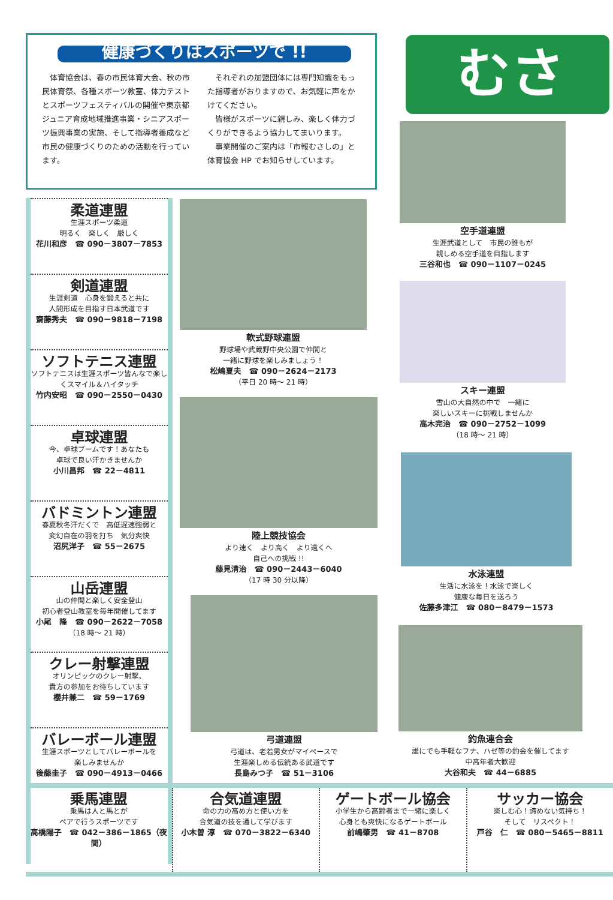健康づくりはスポーツで !!
　体育協会は、春の市民体育大会、秋の市民体育祭、各種スポーツ教室、体力テストとスポーツフェスティバルの開催や東京都ジュニア育成地域推進事業・シニアスポーツ振興事業の実施、そして指導者養成など市民の健康づくりのための活動を行っています。
　それぞれの加盟団体には専門知識をもった指導者がおりますので、お気軽に声をかけてください。
　皆様がスポーツに親しみ、楽しく体力づくりができるよう協力してまいります。
　事業開催のご案内は「市報むさしの」と体育協会 HP でお知らせしています。
むさし
柔道連盟
生涯スポーツ柔道
明るく　楽しく　厳しく
花川和彦　☎ 090－3807－7853
剣道連盟
生涯剣道　心身を鍛えると共に
人間形成を目指す日本武道です
齋藤秀夫　☎ 090－9818－7198
ソフトテニス連盟
ソフトテニスは生涯スポーツ皆んなで楽しくスマイル＆ハイタッチ
竹内安昭　☎ 090－2550－0430
卓球連盟
今、卓球ブームです！あなたも
卓球で良い汗かきませんか
小川昌邦　☎ 22－4811
バドミントン連盟
春夏秋冬汗だくで　高低遅速強弱と
変幻自在の羽を打ち　気分爽快
沼尻洋子　☎ 55－2675
山岳連盟
山の仲間と楽しく安全登山
初心者登山教室を毎年開催してます
小尾　隆　☎ 090－2622－7058
（18 時～ 21 時）
クレー射撃連盟
オリンピックのクレー射撃、
貴方の参加をお待ちしています
櫻井兼二　☎ 59－1769
バレーボール連盟
生涯スポーツとしてバレーボールを
楽しみませんか
後藤圭子　☎ 090－4913－0466
軟式野球連盟
野球場や武蔵野中央公園で仲間と
一緒に野球を楽しみましょう！
松嶋夏夫　☎ 090－2624－2173
（平日 20 時～ 21 時）
陸上競技協会
より速く　より高く　より遠くへ
自己への挑戦 !!
藤見清治　☎ 090－2443－6040
（17 時 30 分以降）
弓道連盟
弓道は、老若男女がマイペースで
生涯楽しめる伝統ある武道です
長島みつ子　☎ 51－3106
空手道連盟
生涯武道として　市民の誰もが
親しめる空手道を目指します
三谷和也　☎ 090－1107－0245
スキー連盟
雪山の大自然の中で　一緒に
楽しいスキーに挑戦しませんか
高木完治　☎ 090－2752－1099
（18 時～ 21 時）
水泳連盟
生活に水泳を！水泳で楽しく
健康な毎日を送ろう
佐藤多津江　☎ 080－8479－1573
釣魚連合会
誰にでも手軽なフナ、ハゼ等の釣会を催してます
中高年者大歓迎
大谷和夫　☎ 44－6885
乗馬連盟
乗馬は人と馬とが
ペアで行うスポーツです
高橋陽子　☎ 042－386－1865（夜間）
合気道連盟
命の力の高め方と使い方を
合気道の技を通して学びます
小木曽 淳　☎ 070－3822－6340
ゲートボール協会
小学生から高齢者まで一緒に楽しく
心身とも爽快になるゲートボール
前嶋肇男　☎ 41－8708
サッカー協会
楽しむ心！諦めない気持ち！
そして　リスペクト！
戸谷　仁　☎ 080－5465－8811